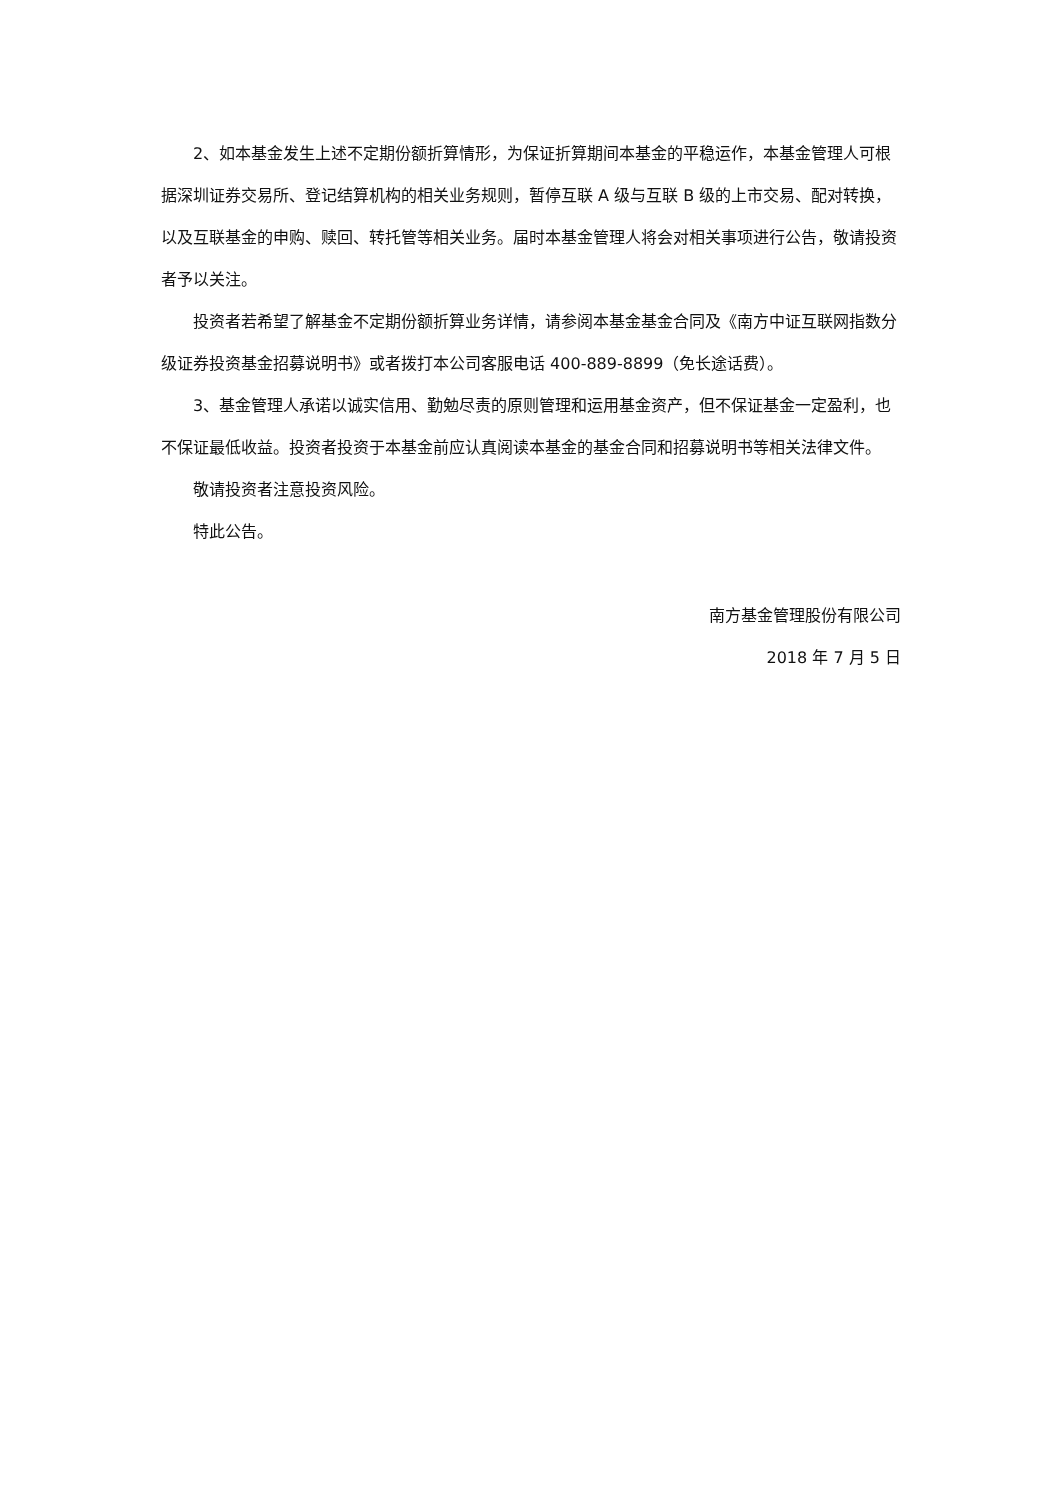2、如本基金发生上述不定期份额折算情形，为保证折算期间本基金的平稳运作，本基金管理人可根据深圳证券交易所、登记结算机构的相关业务规则，暂停互联 A 级与互联 B 级的上市交易、配对转换，以及互联基金的申购、赎回、转托管等相关业务。届时本基金管理人将会对相关事项进行公告，敬请投资者予以关注。
投资者若希望了解基金不定期份额折算业务详情，请参阅本基金基金合同及《南方中证互联网指数分级证券投资基金招募说明书》或者拨打本公司客服电话 400-889-8899（免长途话费）。
3、基金管理人承诺以诚实信用、勤勉尽责的原则管理和运用基金资产，但不保证基金一定盈利，也不保证最低收益。投资者投资于本基金前应认真阅读本基金的基金合同和招募说明书等相关法律文件。
敬请投资者注意投资风险。
特此公告。
南方基金管理股份有限公司
2018 年 7 月 5 日